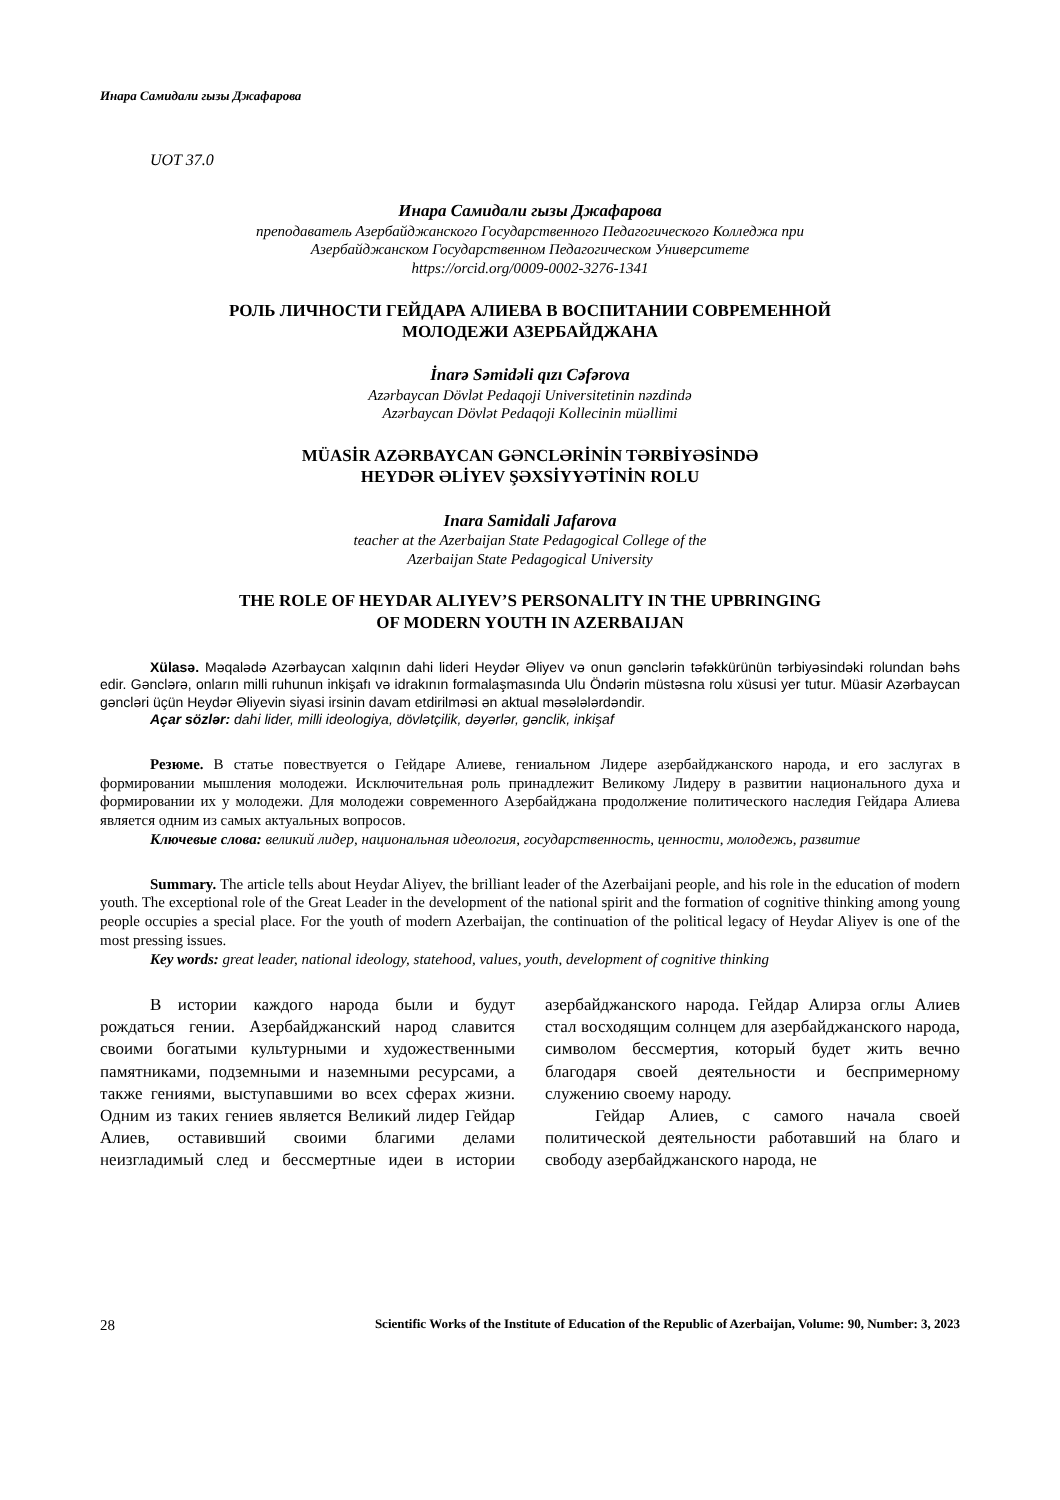Инара Самидали гызы Джафарова
UOT 37.0
Инара Самидали гызы Джафарова
преподаватель Азербайджанского Государственного Педагогического Колледжа при
Азербайджанском Государственном Педагогическом Университете
https://orcid.org/0009-0002-3276-1341
РОЛЬ ЛИЧНОСТИ ГЕЙДАРА АЛИЕВА В ВОСПИТАНИИ СОВРЕМЕННОЙ
МОЛОДЕЖИ АЗЕРБАЙДЖАНА
İnarə Səmidəli qızı Cəfərova
Azərbaycan Dövlət Pedaqoji Universitetinin nəzdində
Azərbaycan Dövlət Pedaqoji Kollecinin müəllimi
MÜASİR AZƏRBAYCAN GƏNCLƏRİNİN TƏRBİYƏSİNDƏ
HEYDƏR ƏLİYEV ŞƏXSİYYƏTİNİN ROLU
Inara Samidali Jafarova
teacher at the Azerbaijan State Pedagogical College of the
Azerbaijan State Pedagogical University
THE ROLE OF HEYDAR ALIYEV’S PERSONALITY IN THE UPBRINGING
OF MODERN YOUTH IN AZERBAIJAN
Xülasə. Məqalədə Azərbaycan xalqının dahi lideri Heydər Əliyev və onun gənclərin təfəkkürünün tərbiyəsindəki rolundan bəhs edir. Gənclərə, onların milli ruhunun inkişafı və idrakının formalaşmasında Ulu Öndərin müstəsna rolu xüsusi yer tutur. Müasir Azərbaycan gəncləri üçün Heydər Əliyevin siyasi irsinin davam etdirilməsi ən aktual məsələlərdəndir.
Açar sözlər: dahi lider, milli ideologiya, dövlətçilik, dəyərlər, gənclik, inkişaf
Резюме. В статье повествуется о Гейдаре Алиеве, гениальном Лидере азербайджанского народа, и его заслугах в формировании мышления молодежи. Исключительная роль принадлежит Великому Лидеру в развитии национального духа и формировании их у молодежи. Для молодежи современного Азербайджана продолжение политического наследия Гейдара Алиева является одним из самых актуальных вопросов.
Ключевые слова: великий лидер, национальная идеология, государственность, ценности, молодежь, развитие
Summary. The article tells about Heydar Aliyev, the brilliant leader of the Azerbaijani people, and his role in the education of modern youth. The exceptional role of the Great Leader in the development of the national spirit and the formation of cognitive thinking among young people occupies a special place. For the youth of modern Azerbaijan, the continuation of the political legacy of Heydar Aliyev is one of the most pressing issues.
Key words: great leader, national ideology, statehood, values, youth, development of cognitive thinking
В истории каждого народа были и будут рождаться гении. Азербайджанский народ славится своими богатыми культурными и художественными памятниками, подземными и наземными ресурсами, а также гениями, выступавшими во всех сферах жизни. Одним из таких гениев является Великий лидер Гейдар Алиев, оставивший своими благими делами неизгладимый след и бессмертные идеи в истории азербайджанского народа. Гейдар Алирза оглы Алиев стал восходящим солнцем для азербайджанского народа, символом бессмертия, который будет жить вечно благодаря своей деятельности и беспримерному служению своему народу.
Гейдар Алиев, с самого начала своей политической деятельности работавший на благо и свободу азербайджанского народа, не
28 Scientific Works of the Institute of Education of the Republic of Azerbaijan, Volume: 90, Number: 3, 2023